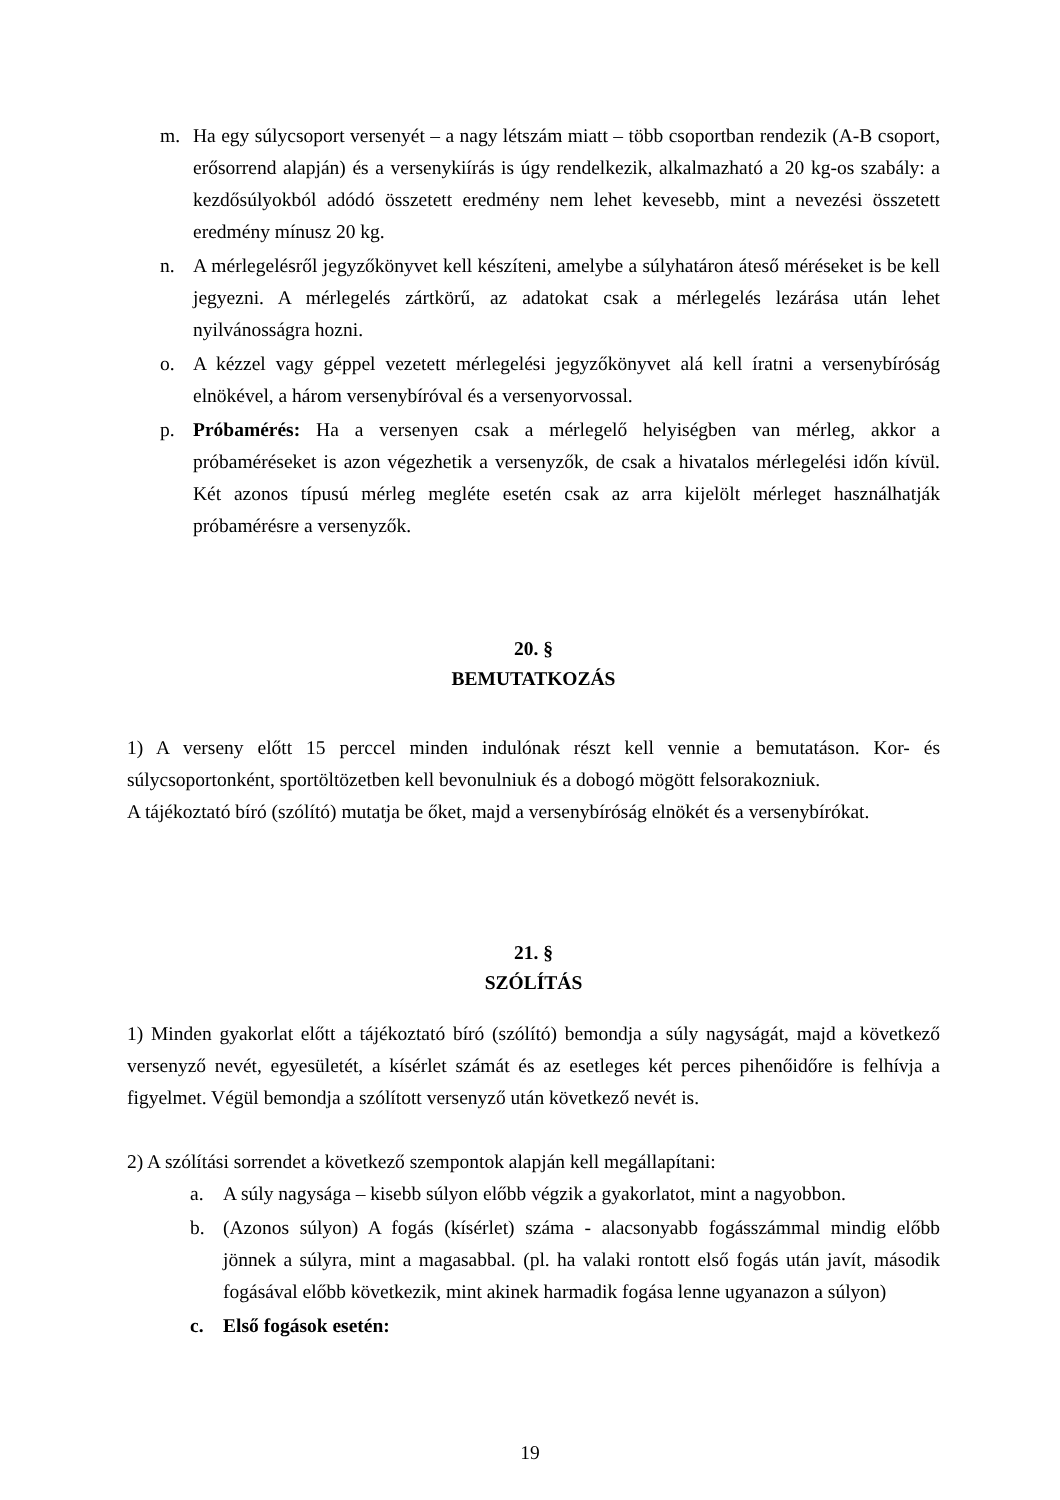m. Ha egy súlycsoport versenyét – a nagy létszám miatt – több csoportban rendezik (A-B csoport, erősorrend alapján) és a versenykiírás is úgy rendelkezik, alkalmazható a 20 kg-os szabály: a kezdősúlyokból adódó összetett eredmény nem lehet kevesebb, mint a nevezési összetett eredmény mínusz 20 kg.
n. A mérlegelésről jegyzőkönyvet kell készíteni, amelybe a súlyhatáron áteső méréseket is be kell jegyezni. A mérlegelés zártkörű, az adatokat csak a mérlegelés lezárása után lehet nyilvánosságra hozni.
o. A kézzel vagy géppel vezetett mérlegelési jegyzőkönyvet alá kell íratni a versenybíróság elnökével, a három versenybíróval és a versenyorvossal.
p. Próbamérés: Ha a versenyen csak a mérlegelő helyiségben van mérleg, akkor a próbaméréseket is azon végezhetik a versenyzők, de csak a hivatalos mérlegelési időn kívül. Két azonos típusú mérleg megléte esetén csak az arra kijelölt mérleget használhatják próbamérésre a versenyzők.
20. §
BEMUTATKOZÁS
1) A verseny előtt 15 perccel minden indulónak részt kell vennie a bemutatáson. Kor- és súlycsoportonként, sportöltözetben kell bevonulniuk és a dobogó mögött felsorakozniuk.
A tájékoztató bíró (szólító) mutatja be őket, majd a versenybíróság elnökét és a versenybírókat.
21. §
SZÓLÍTÁS
1) Minden gyakorlat előtt a tájékoztató bíró (szólító) bemondja a súly nagyságát, majd a következő versenyző nevét, egyesületét, a kísérlet számát és az esetleges két perces pihenőidőre is felhívja a figyelmet. Végül bemondja a szólított versenyző után következő nevét is.
2) A szólítási sorrendet a következő szempontok alapján kell megállapítani:
a. A súly nagysága – kisebb súlyon előbb végzik a gyakorlatot, mint a nagyobbon.
b. (Azonos súlyon) A fogás (kísérlet) száma - alacsonyabb fogásszámmal mindig előbb jönnek a súlyra, mint a magasabbal. (pl. ha valaki rontott első fogás után javít, második fogásával előbb következik, mint akinek harmadik fogása lenne ugyanazon a súlyon)
c. Első fogások esetén:
19